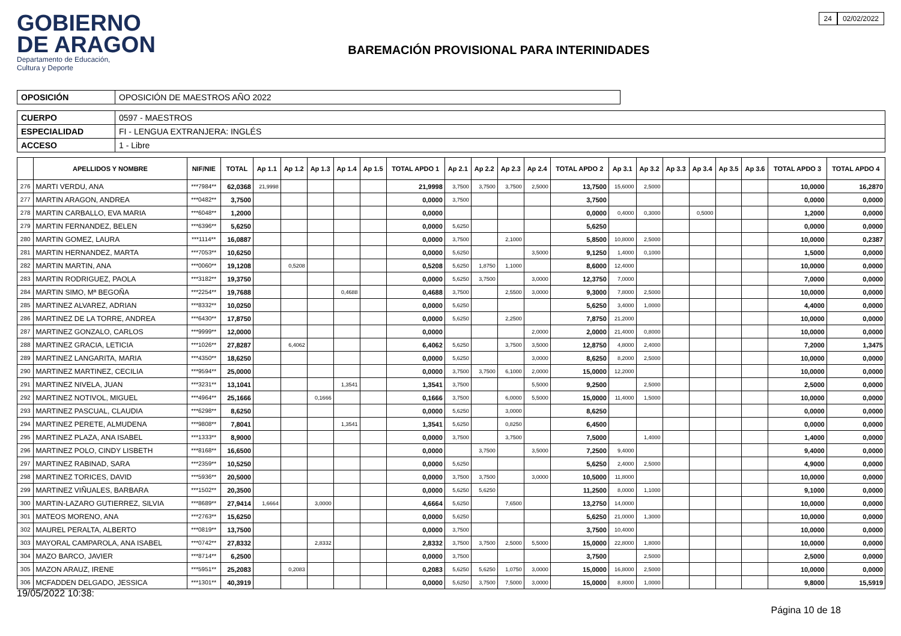GOBIERNO
DE ARAGON
Departamento de Educación,
Cultura y Deporte
BAREMACIÓN PROVISIONAL PARA INTERINIDADES
24 02/02/2022
| OPOSICIÓN | OPOSICIÓN DE MAESTROS AÑO 2022 |
| CUERPO | 0597 - MAESTROS |
| ESPECIALIDAD | FI - LENGUA EXTRANJERA: INGLÉS |
| ACCESO | 1 - Libre |
| | APELLIDOS Y NOMBRE | NIF/NIE | TOTAL | Ap 1.1 | Ap 1.2 | Ap 1.3 | Ap 1.4 | Ap 1.5 | TOTAL APDO 1 | Ap 2.1 | Ap 2.2 | Ap 2.3 | Ap 2.4 | TOTAL APDO 2 | Ap 3.1 | Ap 3.2 | Ap 3.3 | Ap 3.4 | Ap 3.5 | Ap 3.6 | TOTAL APDO 3 | TOTAL APDO 4 |
| --- | --- | --- | --- | --- | --- | --- | --- | --- | --- | --- | --- | --- | --- | --- | --- | --- | --- | --- | --- | --- | --- | --- |
| 276 | MARTI VERDU, ANA | ***7984** | 62,0368 | 21,9998 | | | | | 21,9998 | 3,7500 | 3,7500 | 3,7500 | 2,5000 | 13,7500 | 15,6000 | 2,5000 | | | | | 10,0000 | 16,2870 |
| 277 | MARTIN ARAGON, ANDREA | ***0482** | 3,7500 | | | | | | 0,0000 | 3,7500 | | | | 3,7500 | | | | | | | 0,0000 | 0,0000 |
| 278 | MARTIN CARBALLO, EVA MARIA | ***6048** | 1,2000 | | | | | | 0,0000 | | | | | 0,0000 | 0,4000 | 0,3000 | | 0,5000 | | | 1,2000 | 0,0000 |
| 279 | MARTIN FERNANDEZ, BELEN | ***6396** | 5,6250 | | | | | | 0,0000 | 5,6250 | | | | 5,6250 | | | | | | | 0,0000 | 0,0000 |
| 280 | MARTIN GOMEZ, LAURA | ***1114** | 16,0887 | | | | | | 0,0000 | 3,7500 | | 2,1000 | | 5,8500 | 10,8000 | 2,5000 | | | | | 10,0000 | 0,2387 |
| 281 | MARTIN HERNANDEZ, MARTA | ***7053** | 10,6250 | | | | | | 0,0000 | 5,6250 | | | 3,5000 | 9,1250 | 1,4000 | 0,1000 | | | | | 1,5000 | 0,0000 |
| 282 | MARTIN MARTIN, ANA | ***0060** | 19,1208 | | 0,5208 | | | | 0,5208 | 5,6250 | 1,8750 | 1,1000 | | 8,6000 | 12,4000 | | | | | | 10,0000 | 0,0000 |
| 283 | MARTIN RODRIGUEZ, PAOLA | ***3182** | 19,3750 | | | | | | 0,0000 | 5,6250 | 3,7500 | | 3,0000 | 12,3750 | 7,0000 | | | | | | 7,0000 | 0,0000 |
| 284 | MARTIN SIMO, Mª BEGOÑA | ***2254** | 19,7688 | | | | 0,4688 | | 0,4688 | 3,7500 | | 2,5500 | 3,0000 | 9,3000 | 7,8000 | 2,5000 | | | | | 10,0000 | 0,0000 |
| 285 | MARTINEZ ALVAREZ, ADRIAN | ***8332** | 10,0250 | | | | | | 0,0000 | 5,6250 | | | | 5,6250 | 3,4000 | 1,0000 | | | | | 4,4000 | 0,0000 |
| 286 | MARTINEZ DE LA TORRE, ANDREA | ***6430** | 17,8750 | | | | | | 0,0000 | 5,6250 | | 2,2500 | | 7,8750 | 21,2000 | | | | | | 10,0000 | 0,0000 |
| 287 | MARTINEZ GONZALO, CARLOS | ***9999** | 12,0000 | | | | | | 0,0000 | | | | 2,0000 | 2,0000 | 21,4000 | 0,8000 | | | | | 10,0000 | 0,0000 |
| 288 | MARTINEZ GRACIA, LETICIA | ***1026** | 27,8287 | | 6,4062 | | | | 6,4062 | 5,6250 | | 3,7500 | 3,5000 | 12,8750 | 4,8000 | 2,4000 | | | | | 7,2000 | 1,3475 |
| 289 | MARTINEZ LANGARITA, MARIA | ***4350** | 18,6250 | | | | | | 0,0000 | 5,6250 | | | 3,0000 | 8,6250 | 8,2000 | 2,5000 | | | | | 10,0000 | 0,0000 |
| 290 | MARTINEZ MARTINEZ, CECILIA | ***9594** | 25,0000 | | | | | | 0,0000 | 3,7500 | 3,7500 | 6,1000 | 2,0000 | 15,0000 | 12,2000 | | | | | | 10,0000 | 0,0000 |
| 291 | MARTINEZ NIVELA, JUAN | ***3231** | 13,1041 | | | | 1,3541 | | 1,3541 | 3,7500 | | | 5,5000 | 9,2500 | | 2,5000 | | | | | 2,5000 | 0,0000 |
| 292 | MARTINEZ NOTIVOL, MIGUEL | ***4964** | 25,1666 | | | 0,1666 | | | 0,1666 | 3,7500 | | 6,0000 | 5,5000 | 15,0000 | 11,4000 | 1,5000 | | | | | 10,0000 | 0,0000 |
| 293 | MARTINEZ PASCUAL, CLAUDIA | ***6298** | 8,6250 | | | | | | 0,0000 | 5,6250 | | 3,0000 | | 8,6250 | | | | | | | 0,0000 | 0,0000 |
| 294 | MARTINEZ PERETE, ALMUDENA | ***9808** | 7,8041 | | | | 1,3541 | | 1,3541 | 5,6250 | | 0,8250 | | 6,4500 | | | | | | | 0,0000 | 0,0000 |
| 295 | MARTINEZ PLAZA, ANA ISABEL | ***1333** | 8,9000 | | | | | | 0,0000 | 3,7500 | | 3,7500 | | 7,5000 | | 1,4000 | | | | | 1,4000 | 0,0000 |
| 296 | MARTINEZ POLO, CINDY LISBETH | ***8168** | 16,6500 | | | | | | 0,0000 | | 3,7500 | | 3,5000 | 7,2500 | 9,4000 | | | | | | 9,4000 | 0,0000 |
| 297 | MARTINEZ RABINAD, SARA | ***2359** | 10,5250 | | | | | | 0,0000 | 5,6250 | | | | 5,6250 | 2,4000 | 2,5000 | | | | | 4,9000 | 0,0000 |
| 298 | MARTINEZ TORICES, DAVID | ***5936** | 20,5000 | | | | | | 0,0000 | 3,7500 | 3,7500 | | 3,0000 | 10,5000 | 11,8000 | | | | | | 10,0000 | 0,0000 |
| 299 | MARTINEZ VIÑUALES, BARBARA | ***1502** | 20,3500 | | | | | | 0,0000 | 5,6250 | 5,6250 | | | 11,2500 | 8,0000 | 1,1000 | | | | | 9,1000 | 0,0000 |
| 300 | MARTIN-LAZARO GUTIERREZ, SILVIA | ***8689** | 27,9414 | 1,6664 | | 3,0000 | | | 4,6664 | 5,6250 | | 7,6500 | | 13,2750 | 14,0000 | | | | | | 10,0000 | 0,0000 |
| 301 | MATEOS MORENO, ANA | ***2763** | 15,6250 | | | | | | 0,0000 | 5,6250 | | | | 5,6250 | 21,0000 | 1,3000 | | | | | 10,0000 | 0,0000 |
| 302 | MAUREL PERALTA, ALBERTO | ***0819** | 13,7500 | | | | | | 0,0000 | 3,7500 | | | | 3,7500 | 10,4000 | | | | | | 10,0000 | 0,0000 |
| 303 | MAYORAL CAMPAROLA, ANA ISABEL | ***0742** | 27,8332 | | | 2,8332 | | | 2,8332 | 3,7500 | 3,7500 | 2,5000 | 5,5000 | 15,0000 | 22,8000 | 1,8000 | | | | | 10,0000 | 0,0000 |
| 304 | MAZO BARCO, JAVIER | ***8714** | 6,2500 | | | | | | 0,0000 | 3,7500 | | | | 3,7500 | | 2,5000 | | | | | 2,5000 | 0,0000 |
| 305 | MAZON ARAUZ, IRENE | ***5951** | 25,2083 | | 0,2083 | | | | 0,2083 | 5,6250 | 5,6250 | 1,0750 | 3,0000 | 15,0000 | 16,8000 | 2,5000 | | | | | 10,0000 | 0,0000 |
| 306 | MCFADDEN DELGADO, JESSICA | ***1301** | 40,3919 | | | | | | 0,0000 | 5,6250 | 3,7500 | 7,5000 | 3,0000 | 15,0000 | 8,8000 | 1,0000 | | | | | 9,8000 | 15,5919 |
19/05/2022 10:38:
Página 10 de 18